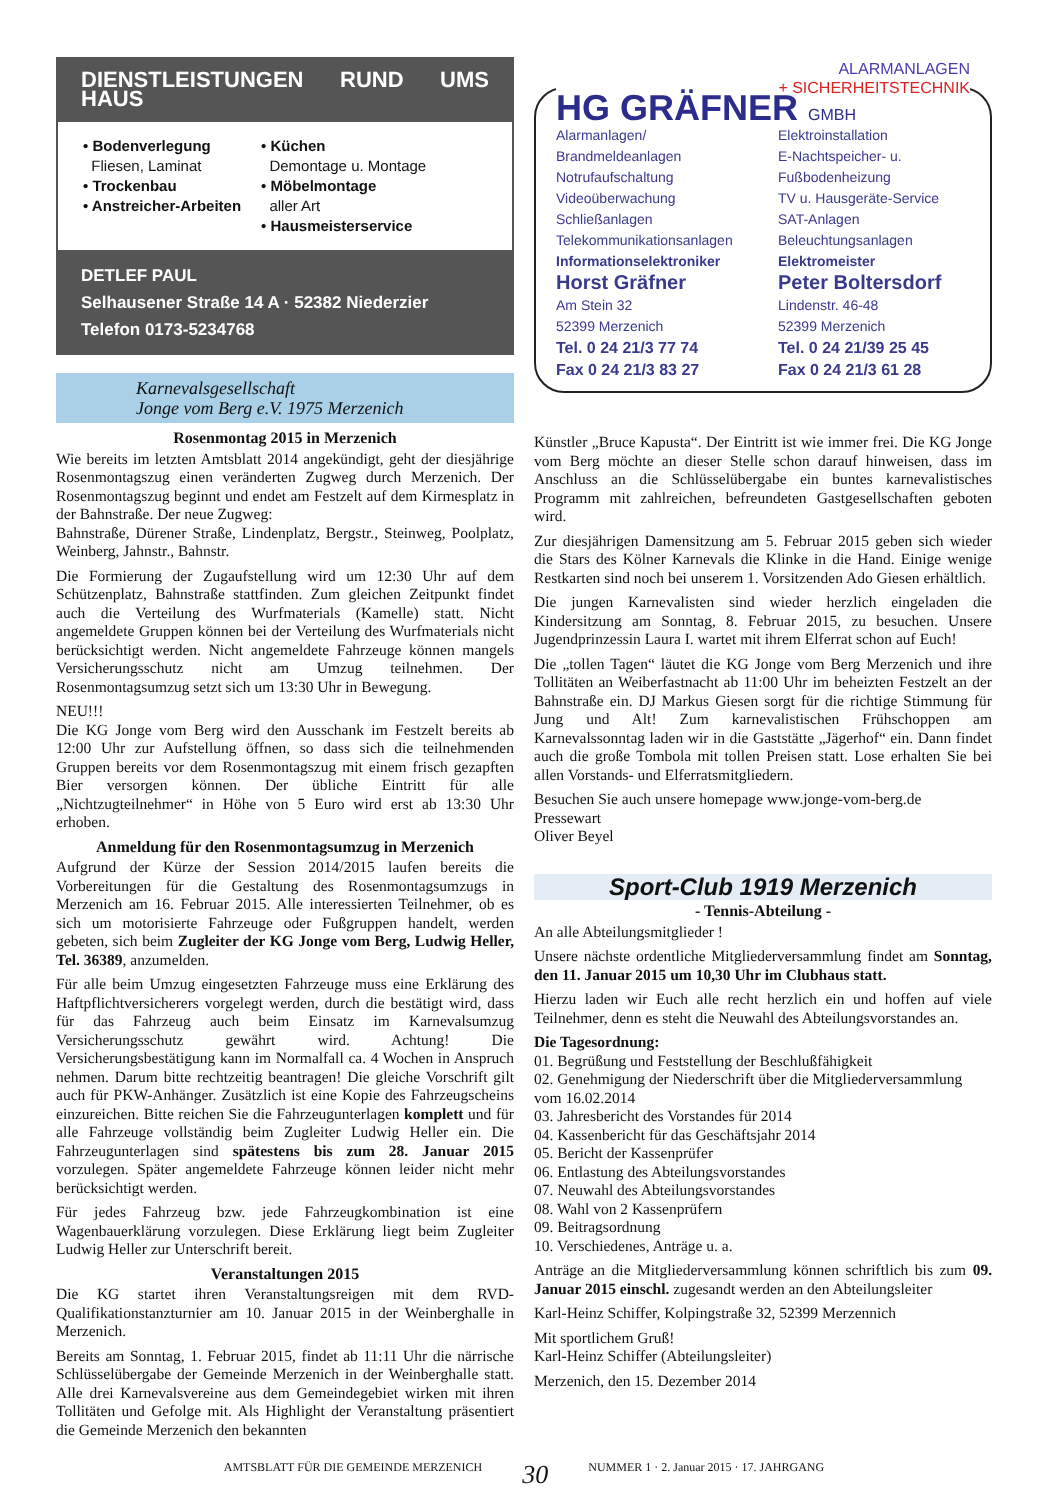DIENSTLEISTUNGEN RUND UMS HAUS
• Bodenverlegung
Fliesen, Laminat
• Trockenbau
• Anstreicher-Arbeiten
• Küchen
Demontage u. Montage
• Möbelmontage
aller Art
• Hausmeisterservice
DETLEF PAUL
Selhausener Straße 14 A · 52382 Niederzier
Telefon 0173-5234768
Karnevalsgesellschaft
Jonge vom Berg e.V. 1975 Merzenich
Rosenmontag 2015 in Merzenich
Wie bereits im letzten Amtsblatt 2014 angekündigt, geht der diesjährige Rosenmontagszug einen veränderten Zugweg durch Merzenich. Der Rosenmontagszug beginnt und endet am Festzelt auf dem Kirmesplatz in der Bahnstraße. Der neue Zugweg:
Bahnstraße, Dürener Straße, Lindenplatz, Bergstr., Steinweg, Poolplatz, Weinberg, Jahnstr., Bahnstr.
Die Formierung der Zugaufstellung wird um 12:30 Uhr auf dem Schützenplatz, Bahnstraße stattfinden. Zum gleichen Zeitpunkt findet auch die Verteilung des Wurfmaterials (Kamelle) statt. Nicht angemeldete Gruppen können bei der Verteilung des Wurfmaterials nicht berücksichtigt werden. Nicht angemeldete Fahrzeuge können mangels Versicherungsschutz nicht am Umzug teilnehmen. Der Rosenmontagsumzug setzt sich um 13:30 Uhr in Bewegung.
NEU!!!
Die KG Jonge vom Berg wird den Ausschank im Festzelt bereits ab 12:00 Uhr zur Aufstellung öffnen, so dass sich die teilnehmenden Gruppen bereits vor dem Rosenmontagszug mit einem frisch gezapften Bier versorgen können. Der übliche Eintritt für alle „Nichtzugteilnehmer“ in Höhe von 5 Euro wird erst ab 13:30 Uhr erhoben.
Anmeldung für den Rosenmontagsumzug in Merzenich
Aufgrund der Kürze der Session 2014/2015 laufen bereits die Vorbereitungen für die Gestaltung des Rosenmontagsumzugs in Merzenich am 16. Februar 2015. Alle interessierten Teilnehmer, ob es sich um motorisierte Fahrzeuge oder Fußgruppen handelt, werden gebeten, sich beim Zugleiter der KG Jonge vom Berg, Ludwig Heller, Tel. 36389, anzumelden.
Für alle beim Umzug eingesetzten Fahrzeuge muss eine Erklärung des Haftpflichtversicherers vorgelegt werden, durch die bestätigt wird, dass für das Fahrzeug auch beim Einsatz im Karnevalsumzug Versicherungsschutz gewährt wird. Achtung! Die Versicherungsbestätigung kann im Normalfall ca. 4 Wochen in Anspruch nehmen. Darum bitte rechtzeitig beantragen! Die gleiche Vorschrift gilt auch für PKW-Anhänger. Zusätzlich ist eine Kopie des Fahrzeugscheins einzureichen. Bitte reichen Sie die Fahrzeugunterlagen komplett und für alle Fahrzeuge vollständig beim Zugleiter Ludwig Heller ein. Die Fahrzeugunterlagen sind spätestens bis zum 28. Januar 2015 vorzulegen. Später angemeldete Fahrzeuge können leider nicht mehr berücksichtigt werden.
Für jedes Fahrzeug bzw. jede Fahrzeugkombination ist eine Wagenbauerklärung vorzulegen. Diese Erklärung liegt beim Zugleiter Ludwig Heller zur Unterschrift bereit.
Veranstaltungen 2015
Die KG startet ihren Veranstaltungsreigen mit dem RVD-Qualifikationstanzturnier am 10. Januar 2015 in der Weinberghalle in Merzenich.
Bereits am Sonntag, 1. Februar 2015, findet ab 11:11 Uhr die närrische Schlüsselübergabe der Gemeinde Merzenich in der Weinberghalle statt. Alle drei Karnevalsvereine aus dem Gemeindegebiet wirken mit ihren Tollitäten und Gefolge mit. Als Highlight der Veranstaltung präsentiert die Gemeinde Merzenich den bekannten
ALARMANLAGEN
+ SICHERHEITSTECHNIK
HG GRÄFNER GMBH
Alarmanlagen/
Brandmeldeanlagen
Notrufaufschaltung
Videoüberwachung
Schließanlagen
Telekommunikationsanlagen
Informationselektroniker
Horst Gräfner
Am Stein 32
52399 Merzenich
Tel. 0 24 21/3 77 74
Fax 0 24 21/3 83 27
Elektroinstallation
E-Nachtspeicher- u.
Fußbodenheizung
TV u. Hausgeräte-Service
SAT-Anlagen
Beleuchtungsanlagen
Elektromeister
Peter Boltersdorf
Lindenstr. 46-48
52399 Merzenich
Tel. 0 24 21/39 25 45
Fax 0 24 21/3 61 28
Künstler „Bruce Kapusta“. Der Eintritt ist wie immer frei. Die KG Jonge vom Berg möchte an dieser Stelle schon darauf hinweisen, dass im Anschluss an die Schlüsselübergabe ein buntes karnevalistisches Programm mit zahlreichen, befreundeten Gastgesellschaften geboten wird.
Zur diesjährigen Damensitzung am 5. Februar 2015 geben sich wieder die Stars des Kölner Karnevals die Klinke in die Hand. Einige wenige Restkarten sind noch bei unserem 1. Vorsitzenden Ado Giesen erhältlich.
Die jungen Karnevalisten sind wieder herzlich eingeladen die Kindersitzung am Sonntag, 8. Februar 2015, zu besuchen. Unsere Jugendprinzessin Laura I. wartet mit ihrem Elferrat schon auf Euch!
Die „tollen Tagen“ läutet die KG Jonge vom Berg Merzenich und ihre Tollitäten an Weiberfastnacht ab 11:00 Uhr im beheizten Festzelt an der Bahnstraße ein. DJ Markus Giesen sorgt für die richtige Stimmung für Jung und Alt! Zum karnevalistischen Frühschoppen am Karnevalssonntag laden wir in die Gaststätte „Jägerhof“ ein. Dann findet auch die große Tombola mit tollen Preisen statt. Lose erhalten Sie bei allen Vorstands- und Elferratsmitgliedern.
Besuchen Sie auch unsere homepage www.jonge-vom-berg.de
Pressewart
Oliver Beyel
Sport-Club 1919 Merzenich
- Tennis-Abteilung -
An alle Abteilungsmitglieder !
Unsere nächste ordentliche Mitgliederversammlung findet am Sonntag, den 11. Januar 2015 um 10,30 Uhr im Clubhaus statt.
Hierzu laden wir Euch alle recht herzlich ein und hoffen auf viele Teilnehmer, denn es steht die Neuwahl des Abteilungsvorstandes an.
Die Tagesordnung:
01. Begrüßung und Feststellung der Beschlußfähigkeit
02. Genehmigung der Niederschrift über die Mitgliederversammlung vom 16.02.2014
03. Jahresbericht des Vorstandes für 2014
04. Kassenbericht für das Geschäftsjahr 2014
05. Bericht der Kassenprüfer
06. Entlastung des Abteilungsvorstandes
07. Neuwahl des Abteilungsvorstandes
08. Wahl von 2 Kassenprüfern
09. Beitragsordnung
10. Verschiedenes, Anträge u. a.
Anträge an die Mitgliederversammlung können schriftlich bis zum 09. Januar 2015 einschl. zugesandt werden an den Abteilungsleiter
Karl-Heinz Schiffer, Kolpingstraße 32, 52399 Merzennich
Mit sportlichem Gruß!
Karl-Heinz Schiffer (Abteilungsleiter)
Merzenich, den 15. Dezember 2014
AMTSBLATT FÜR DIE GEMEINDE MERZENICH 30 NUMMER 1 · 2. Januar 2015 · 17. JAHRGANG